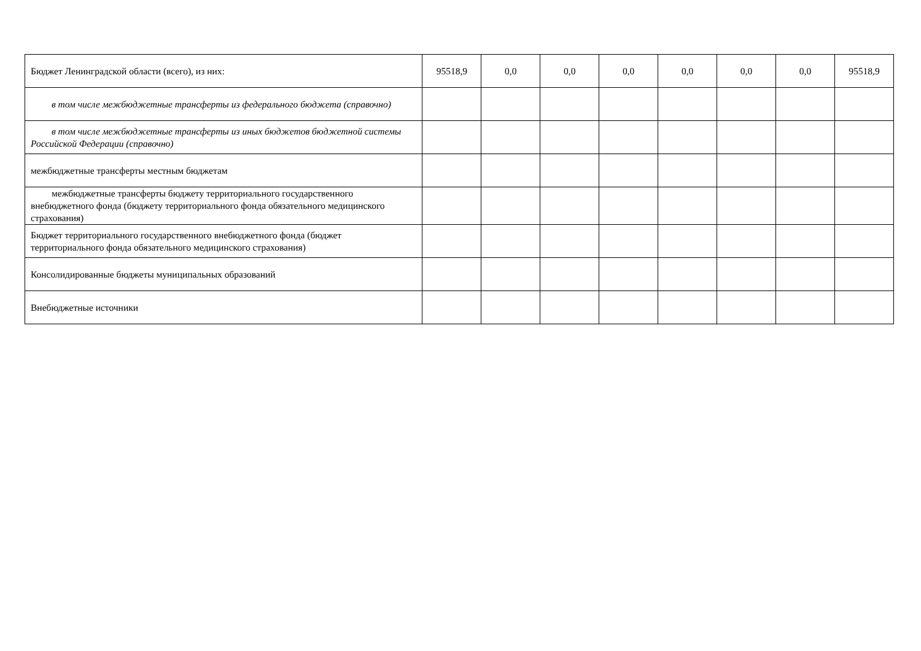| Бюджет Ленинградской области (всего), из них: | 95518,9 | 0,0 | 0,0 | 0,0 | 0,0 | 0,0 | 0,0 | 95518,9 |
| в том числе межбюджетные трансферты из федерального бюджета (справочно) | | | | | | | | |
| в том числе межбюджетные трансферты из иных бюджетов бюджетной системы Российской Федерации (справочно) | | | | | | | | |
| межбюджетные трансферты местным бюджетам | | | | | | | | |
| межбюджетные трансферты бюджету территориального государственного внебюджетного фонда (бюджету территориального фонда обязательного медицинского страхования) | | | | | | | | |
| Бюджет территориального государственного внебюджетного фонда (бюджет территориального фонда обязательного медицинского страхования) | | | | | | | | |
| Консолидированные бюджеты муниципальных образований | | | | | | | | |
| Внебюджетные источники | | | | | | | | |